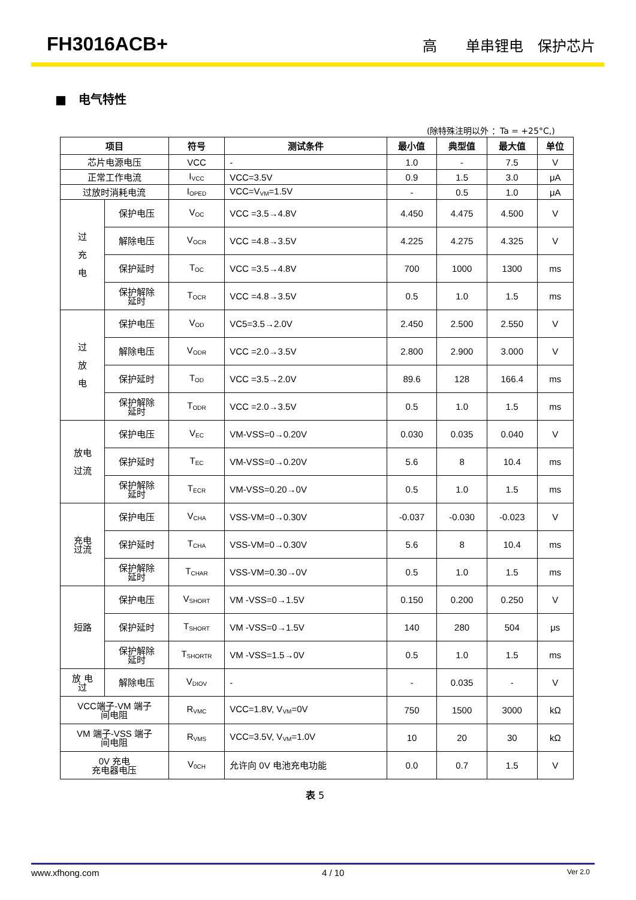FH3016ACB+ 高　　单串锂电　保护芯片
■　电气特性
(除特殊注明以外 ：Ta = +25°C,)
| 项目 | | 符号 | 测试条件 | 最小值 | 典型值 | 最大值 | 单位 |
| --- | --- | --- | --- | --- | --- | --- | --- |
| 芯片电源电压 | | VCC | - | 1.0 | - | 7.5 | V |
| 正常工作电流 | | I<sub>VCC</sub> | VCC=3.5V | 0.9 | 1.5 | 3.0 | μA |
| 过放时消耗电流 | | I<sub>OPED</sub> | VCC=V<sub>VM</sub>=1.5V | - | 0.5 | 1.0 | μA |
| 过 充 电 | 保护电压 | V<sub>OC</sub> | VCC =3.5→4.8V | 4.450 | 4.475 | 4.500 | V |
| | 解除电压 | V<sub>OCR</sub> | VCC =4.8→3.5V | 4.225 | 4.275 | 4.325 | V |
| | 保护延时 | T<sub>OC</sub> | VCC =3.5→4.8V | 700 | 1000 | 1300 | ms |
| | 保护解除 延时 | T<sub>OCR</sub> | VCC =4.8→3.5V | 0.5 | 1.0 | 1.5 | ms |
| 过 放 电 | 保护电压 | V<sub>OD</sub> | VC5=3.5→2.0V | 2.450 | 2.500 | 2.550 | V |
| | 解除电压 | V<sub>ODR</sub> | VCC =2.0→3.5V | 2.800 | 2.900 | 3.000 | V |
| | 保护延时 | T<sub>OD</sub> | VCC =3.5→2.0V | 89.6 | 128 | 166.4 | ms |
| | 保护解除 延时 | T<sub>ODR</sub> | VCC =2.0→3.5V | 0.5 | 1.0 | 1.5 | ms |
| 放电 过流 | 保护电压 | V<sub>EC</sub> | VM-VSS=0→0.20V | 0.030 | 0.035 | 0.040 | V |
| | 保护延时 | T<sub>EC</sub> | VM-VSS=0→0.20V | 5.6 | 8 | 10.4 | ms |
| | 保护解除 延时 | T<sub>ECR</sub> | VM-VSS=0.20→0V | 0.5 | 1.0 | 1.5 | ms |
| 充电 过流 | 保护电压 | V<sub>CHA</sub> | VSS-VM=0→0.30V | -0.037 | -0.030 | -0.023 | V |
| | 保护延时 | T<sub>CHA</sub> | VSS-VM=0→0.30V | 5.6 | 8 | 10.4 | ms |
| | 保护解除 延时 | T<sub>CHAR</sub> | VSS-VM=0.30→0V | 0.5 | 1.0 | 1.5 | ms |
| 短路 | 保护电压 | V<sub>SHORT</sub> | VM -VSS=0→1.5V | 0.150 | 0.200 | 0.250 | V |
| | 保护延时 | T<sub>SHORT</sub> | VM -VSS=0→1.5V | 140 | 280 | 504 | μs |
| | 保护解除 延时 | T<sub>SHORTR</sub> | VM -VSS=1.5→0V | 0.5 | 1.0 | 1.5 | ms |
| 放 电 过 | 解除电压 | V<sub>DIOV</sub> | - | - | 0.035 | - | V |
| VCC端子-VM 端子 间电阻 | | R<sub>VMC</sub> | VCC=1.8V, V<sub>VM</sub>=0V | 750 | 1500 | 3000 | kΩ |
| VM 端子-VSS 端子 间电阻 | | R<sub>VMS</sub> | VCC=3.5V, V<sub>VM</sub>=1.0V | 10 | 20 | 30 | kΩ |
| 0V 充电 充电器电压 | | V<sub>0CH</sub> | 允许向 0V 电池充电功能 | 0.0 | 0.7 | 1.5 | V |
表 5
www.xfhong.com 4 / 10 Ver 2.0